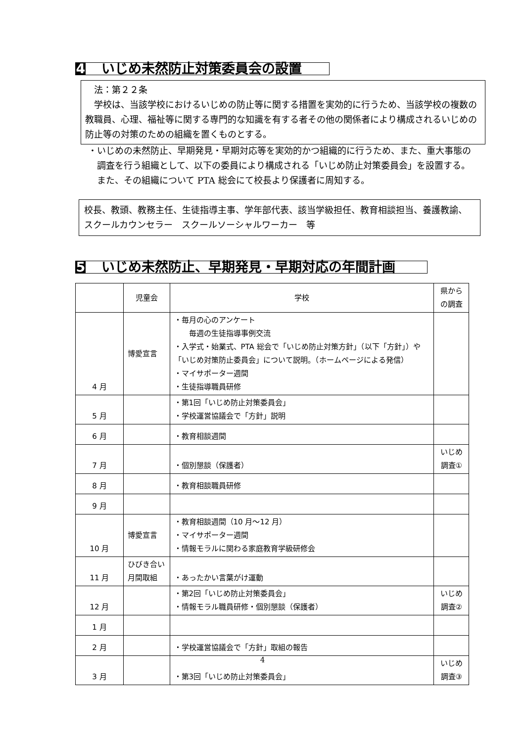4 いじめ未然防止対策委員会の設置
　法：第２２条
　学校は、当該学校におけるいじめの防止等に関する措置を実効的に行うため、当該学校の複数の教職員、心理、福祉等に関する専門的な知識を有する者その他の関係者により構成されるいじめの防止等の対策のための組織を置くものとする。
・いじめの未然防止、早期発見・早期対応等を実効的かつ組織的に行うため、また、重大事態の調査を行う組織として、以下の委員により構成される「いじめ防止対策委員会」を設置する。また、その組織について PTA 総会にて校長より保護者に周知する。
校長、教頭、教務主任、生徒指導主事、学年部代表、該当学級担任、教育相談担当、養護教諭、スクールカウンセラー　スクールソーシャルワーカー　等
5 いじめ未然防止、早期発見・早期対応の年間計画
| | 児童会 | 学校 | 県からの調査 |
| --- | --- | --- | --- |
| 4 月 | 博愛宣言 | ・毎月の心のアンケート 毎週の生徒指導事例交流 ・入学式・始業式、PTA 総会で「いじめ防止対策方針」（以下「方針」）や「いじめ対策防止委員会」について説明。（ホームページによる発信） ・マイサポーター週間 ・生徒指導職員研修 | |
| 5 月 | | ・第1回「いじめ防止対策委員会」 ・学校運営協議会で「方針」説明 | |
| 6 月 | | ・教育相談週間 | |
| 7 月 | | ・個別懇談（保護者） | いじめ調査① |
| 8 月 | | ・教育相談職員研修 | |
| 9 月 | | | |
| 10 月 | 博愛宣言 | ・教育相談週間（10 月～12 月） ・マイサポーター週間 ・情報モラルに関わる家庭教育学級研修会 | |
| 11 月 | ひびき合い月間取組 | ・あったかい言葉がけ運動 | |
| 12 月 | | ・第2回「いじめ防止対策委員会」 ・情報モラル職員研修・個別懇談（保護者） | いじめ調査② |
| 1 月 | | | |
| 2 月 | | ・学校運営協議会で「方針」取組の報告 | |
| 3 月 | | ・第3回「いじめ防止対策委員会」 | いじめ調査③ |
4